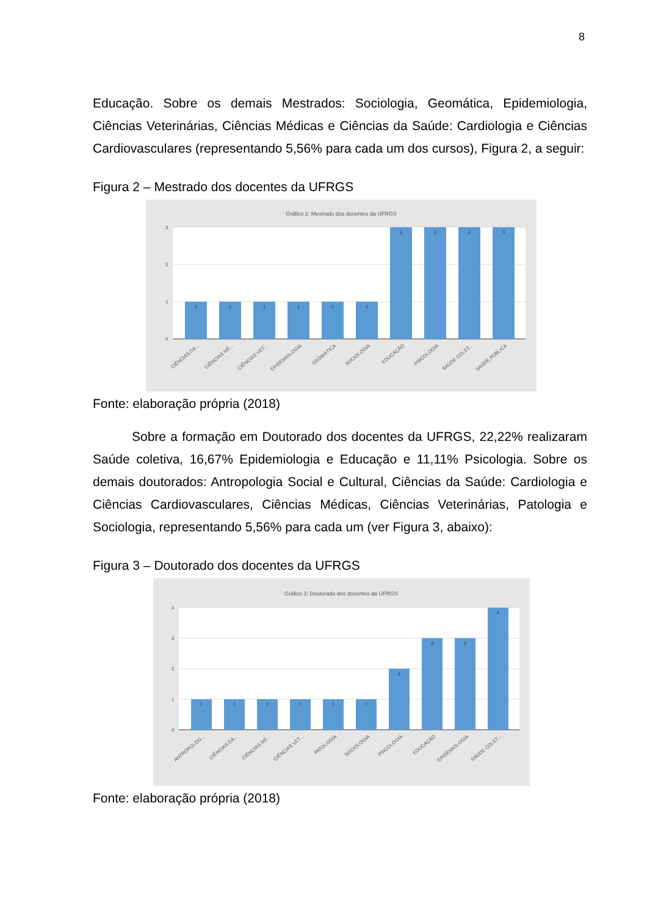8
Educação. Sobre os demais Mestrados: Sociologia, Geomática, Epidemiologia, Ciências Veterinárias, Ciências Médicas e Ciências da Saúde: Cardiologia e Ciências Cardiovasculares (representando 5,56% para cada um dos cursos), Figura 2, a seguir:
Figura 2 – Mestrado dos docentes da UFRGS
Gráfico 2: Mestrado dos docentes da UFRGS
3
2
1
0
1
1
1
1
1
1
3
3
3
3
CIÊNCIAS DA...
CIÊNCIAS MÉ...
CIÊNCIAS VET...
EPIDEMIOLOGIA
GEOMÁTICA
SOCIOLOGIA
EDUCAÇÃO
PSICOLOGIA
SAÚDE COLET...
SAÚDE PÚBLICA
Fonte: elaboração própria (2018)
Sobre a formação em Doutorado dos docentes da UFRGS, 22,22% realizaram Saúde coletiva, 16,67% Epidemiologia e Educação e 11,11% Psicologia. Sobre os demais doutorados: Antropologia Social e Cultural, Ciências da Saúde: Cardiologia e Ciências Cardiovasculares, Ciências Médicas, Ciências Veterinárias, Patologia e Sociologia, representando 5,56% para cada um (ver Figura 3, abaixo):
Figura 3 – Doutorado dos docentes da UFRGS
Gráfico 3: Doutorado dos docentes da UFRGS
4
3
2
1
0
1
1
1
1
1
1
2
3
3
4
ANTROPOLOG...
CIÊNCIAS DA...
CIÊNCIAS MÉ...
CIÊNCIAS VET...
PATOLOGIA
SOCIOLOGIA
PSICOLOGIA
EDUCAÇÃO
EPIDEMIOLOGIA
SAÚDE COLET...
Fonte: elaboração própria (2018)